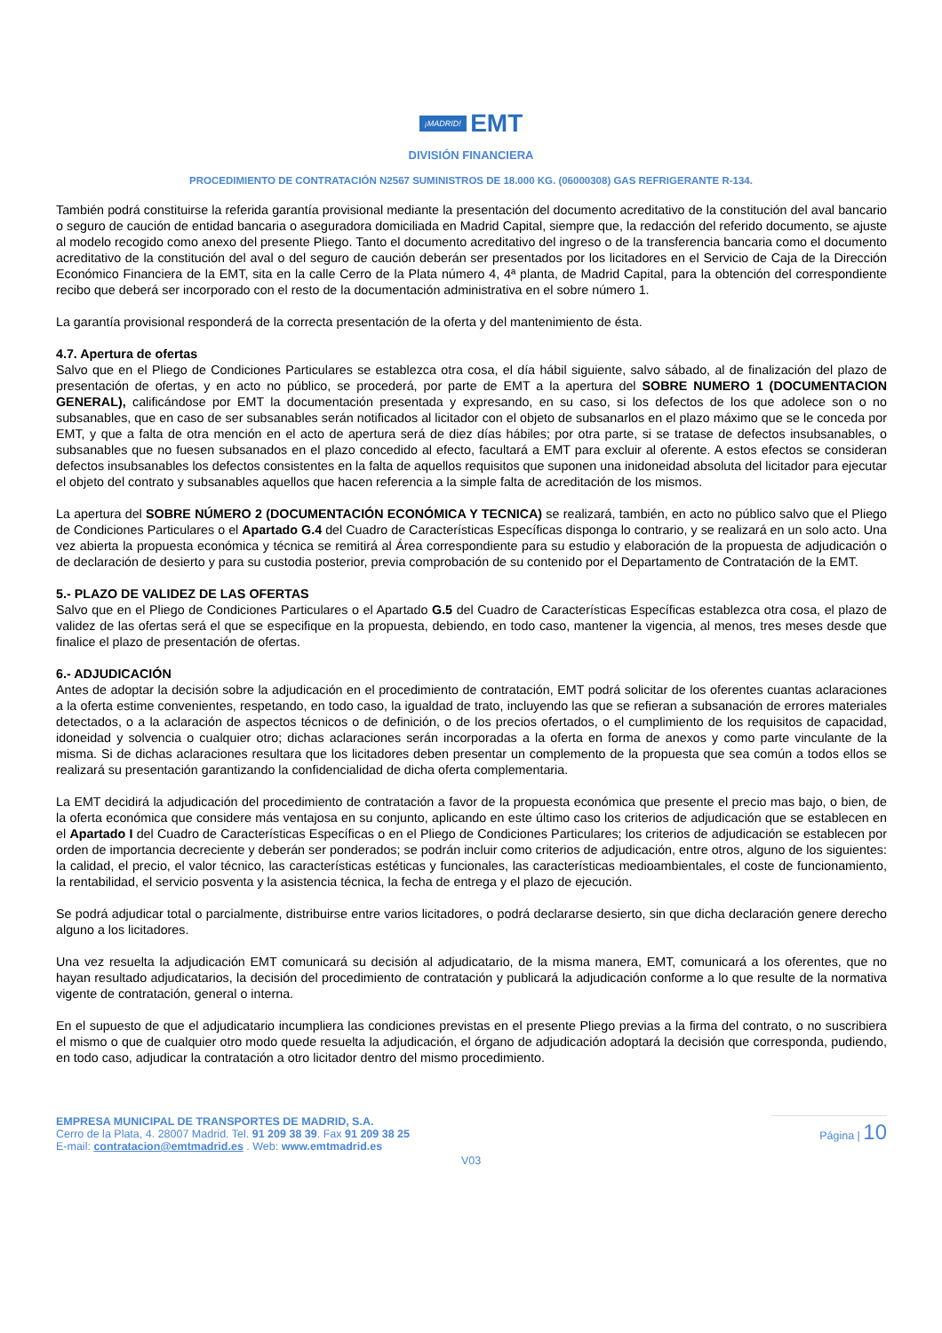¡MADRID! EMT
DIVISIÓN FINANCIERA
PROCEDIMIENTO DE CONTRATACIÓN N2567 SUMINISTROS DE 18.000 KG. (06000308) GAS REFRIGERANTE R-134.
También podrá constituirse la referida garantía provisional mediante la presentación del documento acreditativo de la constitución del aval bancario o seguro de caución de entidad bancaria o aseguradora domiciliada en Madrid Capital, siempre que, la redacción del referido documento, se ajuste al modelo recogido como anexo del presente Pliego. Tanto el documento acreditativo del ingreso o de la transferencia bancaria como el documento acreditativo de la constitución del aval o del seguro de caución deberán ser presentados por los licitadores en el Servicio de Caja de la Dirección Económico Financiera de la EMT, sita en la calle Cerro de la Plata número 4, 4ª planta, de Madrid Capital, para la obtención del correspondiente recibo que deberá ser incorporado con el resto de la documentación administrativa en el sobre número 1.
La garantía provisional responderá de la correcta presentación de la oferta y del mantenimiento de ésta.
4.7. Apertura de ofertas
Salvo que en el Pliego de Condiciones Particulares se establezca otra cosa, el día hábil siguiente, salvo sábado, al de finalización del plazo de presentación de ofertas, y en acto no público, se procederá, por parte de EMT a la apertura del SOBRE NUMERO 1 (DOCUMENTACION GENERAL), calificándose por EMT la documentación presentada y expresando, en su caso, si los defectos de los que adolece son o no subsanables, que en caso de ser subsanables serán notificados al licitador con el objeto de subsanarlos en el plazo máximo que se le conceda por EMT, y que a falta de otra mención en el acto de apertura será de diez días hábiles; por otra parte, si se tratase de defectos insubsanables, o subsanables que no fuesen subsanados en el plazo concedido al efecto, facultará a EMT para excluir al oferente. A estos efectos se consideran defectos insubsanables los defectos consistentes en la falta de aquellos requisitos que suponen una inidoneidad absoluta del licitador para ejecutar el objeto del contrato y subsanables aquellos que hacen referencia a la simple falta de acreditación de los mismos.
La apertura del SOBRE NÚMERO 2 (DOCUMENTACIÓN ECONÓMICA Y TECNICA) se realizará, también, en acto no público salvo que el Pliego de Condiciones Particulares o el Apartado G.4 del Cuadro de Características Específicas disponga lo contrario, y se realizará en un solo acto. Una vez abierta la propuesta económica y técnica se remitirá al Área correspondiente para su estudio y elaboración de la propuesta de adjudicación o de declaración de desierto y para su custodia posterior, previa comprobación de su contenido por el Departamento de Contratación de la EMT.
5.- PLAZO DE VALIDEZ DE LAS OFERTAS
Salvo que en el Pliego de Condiciones Particulares o el Apartado G.5 del Cuadro de Características Específicas establezca otra cosa, el plazo de validez de las ofertas será el que se especifique en la propuesta, debiendo, en todo caso, mantener la vigencia, al menos, tres meses desde que finalice el plazo de presentación de ofertas.
6.- ADJUDICACIÓN
Antes de adoptar la decisión sobre la adjudicación en el procedimiento de contratación, EMT podrá solicitar de los oferentes cuantas aclaraciones a la oferta estime convenientes, respetando, en todo caso, la igualdad de trato, incluyendo las que se refieran a subsanación de errores materiales detectados, o a la aclaración de aspectos técnicos o de definición, o de los precios ofertados, o el cumplimiento de los requisitos de capacidad, idoneidad y solvencia o cualquier otro; dichas aclaraciones serán incorporadas a la oferta en forma de anexos y como parte vinculante de la misma. Si de dichas aclaraciones resultara que los licitadores deben presentar un complemento de la propuesta que sea común a todos ellos se realizará su presentación garantizando la confidencialidad de dicha oferta complementaria.
La EMT decidirá la adjudicación del procedimiento de contratación a favor de la propuesta económica que presente el precio mas bajo, o bien, de la oferta económica que considere más ventajosa en su conjunto, aplicando en este último caso los criterios de adjudicación que se establecen en el Apartado I del Cuadro de Características Específicas o en el Pliego de Condiciones Particulares; los criterios de adjudicación se establecen por orden de importancia decreciente y deberán ser ponderados; se podrán incluir como criterios de adjudicación, entre otros, alguno de los siguientes: la calidad, el precio, el valor técnico, las características estéticas y funcionales, las características medioambientales, el coste de funcionamiento, la rentabilidad, el servicio posventa y la asistencia técnica, la fecha de entrega y el plazo de ejecución.
Se podrá adjudicar total o parcialmente, distribuirse entre varios licitadores, o podrá declararse desierto, sin que dicha declaración genere derecho alguno a los licitadores.
Una vez resuelta la adjudicación EMT comunicará su decisión al adjudicatario, de la misma manera, EMT, comunicará a los oferentes, que no hayan resultado adjudicatarios, la decisión del procedimiento de contratación y publicará la adjudicación conforme a lo que resulte de la normativa vigente de contratación, general o interna.
En el supuesto de que el adjudicatario incumpliera las condiciones previstas en el presente Pliego previas a la firma del contrato, o no suscribiera el mismo o que de cualquier otro modo quede resuelta la adjudicación, el órgano de adjudicación adoptará la decisión que corresponda, pudiendo, en todo caso, adjudicar la contratación a otro licitador dentro del mismo procedimiento.
EMPRESA MUNICIPAL DE TRANSPORTES DE MADRID, S.A.
Cerro de la Plata, 4. 28007 Madrid. Tel. 91 209 38 39. Fax 91 209 38 25
E-mail: contratacion@emtmadrid.es . Web: www.emtmadrid.es
Página | 10
V03